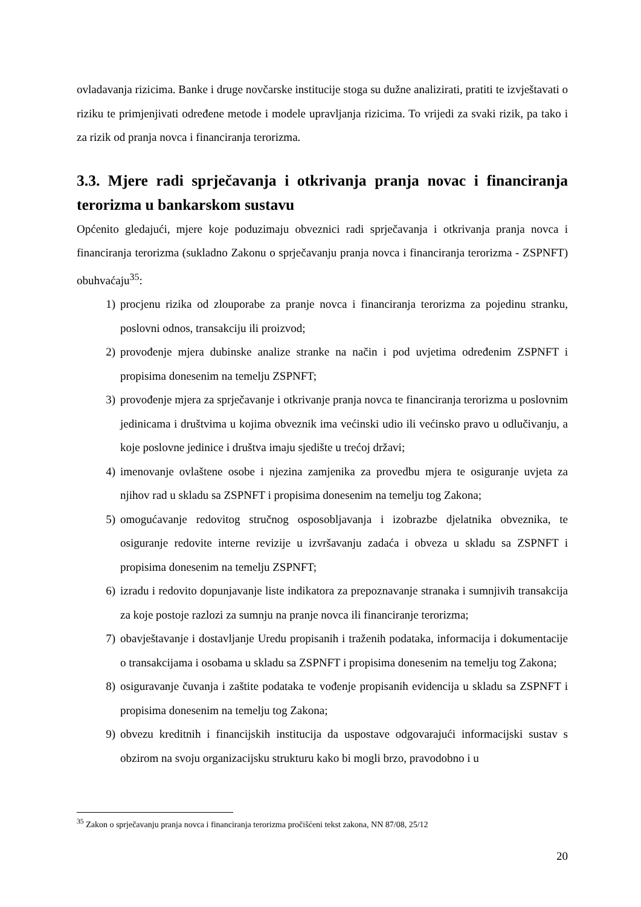ovladavanja rizicima. Banke i druge novčarske institucije stoga su dužne analizirati, pratiti te izvještavati o riziku te primjenjivati određene metode i modele upravljanja rizicima. To vrijedi za svaki rizik, pa tako i za rizik od pranja novca i financiranja terorizma.
3.3. Mjere radi sprječavanja i otkrivanja pranja novac i financiranja terorizma u bankarskom sustavu
Općenito gledajući, mjere koje poduzimaju obveznici radi sprječavanja i otkrivanja pranja novca i financiranja terorizma (sukladno Zakonu o sprječavanju pranja novca i financiranja terorizma - ZSPNFT) obuhvaćaju<sup>35</sup>:
1) procjenu rizika od zlouporabe za pranje novca i financiranja terorizma za pojedinu stranku, poslovni odnos, transakciju ili proizvod;
2) provođenje mjera dubinske analize stranke na način i pod uvjetima određenim ZSPNFT i propisima donesenim na temelju ZSPNFT;
3) provođenje mjera za sprječavanje i otkrivanje pranja novca te financiranja terorizma u poslovnim jedinicama i društvima u kojima obveznik ima većinski udio ili većinsko pravo u odlučivanju, a koje poslovne jedinice i društva imaju sjedište u trećoj državi;
4) imenovanje ovlaštene osobe i njezina zamjenika za provedbu mjera te osiguranje uvjeta za njihov rad u skladu sa ZSPNFT i propisima donesenim na temelju tog Zakona;
5) omogućavanje redovitog stručnog osposobljavanja i izobrazbe djelatnika obveznika, te osiguranje redovite interne revizije u izvršavanju zadaća i obveza u skladu sa ZSPNFT i propisima donesenim na temelju ZSPNFT;
6) izradu i redovito dopunjavanje liste indikatora za prepoznavanje stranaka i sumnjivih transakcija za koje postoje razlozi za sumnju na pranje novca ili financiranje terorizma;
7) obavještavanje i dostavljanje Uredu propisanih i traženih podataka, informacija i dokumentacije o transakcijama i osobama u skladu sa ZSPNFT i propisima donesenim na temelju tog Zakona;
8) osiguravanje čuvanja i zaštite podataka te vođenje propisanih evidencija u skladu sa ZSPNFT i propisima donesenim na temelju tog Zakona;
9) obvezu kreditnih i financijskih institucija da uspostave odgovarajući informacijski sustav s obzirom na svoju organizacijsku strukturu kako bi mogli brzo, pravodobno i u
<sup>35</sup> Zakon o sprječavanju pranja novca i financiranja terorizma pročišćeni tekst zakona, NN 87/08, 25/12
20